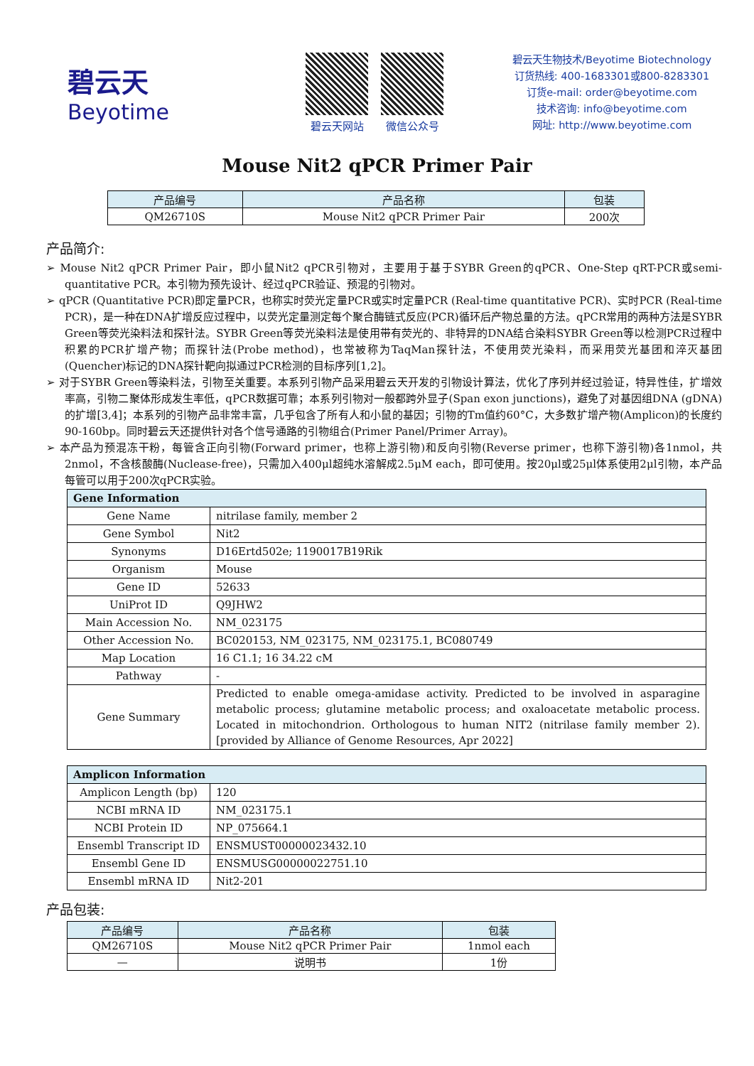碧云天
Beyotime
碧云天网站 微信公众号
碧云天生物技术/Beyotime Biotechnology
订货热线: 400-1683301或800-8283301
订货e-mail: order@beyotime.com
技术咨询: info@beyotime.com
网址: http://www.beyotime.com
Mouse Nit2 qPCR Primer Pair
| 产品编号 | 产品名称 | 包装 |
| --- | --- | --- |
| QM26710S | Mouse Nit2 qPCR Primer Pair | 200次 |
产品简介:
➢ Mouse Nit2 qPCR Primer Pair，即小鼠Nit2 qPCR引物对，主要用于基于SYBR Green的qPCR、One-Step qRT-PCR或semi-quantitative PCR。本引物为预先设计、经过qPCR验证、预混的引物对。
➢ qPCR (Quantitative PCR)即定量PCR，也称实时荧光定量PCR或实时定量PCR (Real-time quantitative PCR)、实时PCR (Real-time PCR)，是一种在DNA扩增反应过程中，以荧光定量测定每个聚合酶链式反应(PCR)循环后产物总量的方法。qPCR常用的两种方法是SYBR Green等荧光染料法和探针法。SYBR Green等荧光染料法是使用带有荧光的、非特异的DNA结合染料SYBR Green等以检测PCR过程中积累的PCR扩增产物；而探针法(Probe method)，也常被称为TaqMan探针法，不使用荧光染料，而采用荧光基团和淬灭基团(Quencher)标记的DNA探针靶向拟通过PCR检测的目标序列[1,2]。
➢ 对于SYBR Green等染料法，引物至关重要。本系列引物产品采用碧云天开发的引物设计算法，优化了序列并经过验证，特异性佳，扩增效率高，引物二聚体形成发生率低，qPCR数据可靠；本系列引物对一般都跨外显子(Span exon junctions)，避免了对基因组DNA (gDNA)的扩增[3,4]；本系列的引物产品非常丰富，几乎包含了所有人和小鼠的基因；引物的Tm值约60°C，大多数扩增产物(Amplicon)的长度约90-160bp。同时碧云天还提供针对各个信号通路的引物组合(Primer Panel/Primer Array)。
➢ 本产品为预混冻干粉，每管含正向引物(Forward primer，也称上游引物)和反向引物(Reverse primer，也称下游引物)各1nmol，共2nmol，不含核酸酶(Nuclease-free)，只需加入400μl超纯水溶解成2.5μM each，即可使用。按20μl或25μl体系使用2μl引物，本产品每管可以用于200次qPCR实验。
| Gene Information | |
| Gene Name | nitrilase family, member 2 |
| Gene Symbol | Nit2 |
| Synonyms | D16Ertd502e; 1190017B19Rik |
| Organism | Mouse |
| Gene ID | 52633 |
| UniProt ID | Q9JHW2 |
| Main Accession No. | NM_023175 |
| Other Accession No. | BC020153, NM_023175, NM_023175.1, BC080749 |
| Map Location | 16 C1.1; 16 34.22 cM |
| Pathway | - |
| Gene Summary | Predicted to enable omega-amidase activity. Predicted to be involved in asparagine metabolic process; glutamine metabolic process; and oxaloacetate metabolic process. Located in mitochondrion. Orthologous to human NIT2 (nitrilase family member 2). [provided by Alliance of Genome Resources, Apr 2022] |
| Amplicon Information | |
| Amplicon Length (bp) | 120 |
| NCBI mRNA ID | NM_023175.1 |
| NCBI Protein ID | NP_075664.1 |
| Ensembl Transcript ID | ENSMUST00000023432.10 |
| Ensembl Gene ID | ENSMUSG00000022751.10 |
| Ensembl mRNA ID | Nit2-201 |
产品包装:
| 产品编号 | 产品名称 | 包装 |
| --- | --- | --- |
| QM26710S | Mouse Nit2 qPCR Primer Pair | 1nmol each |
| — | 说明书 | 1份 |